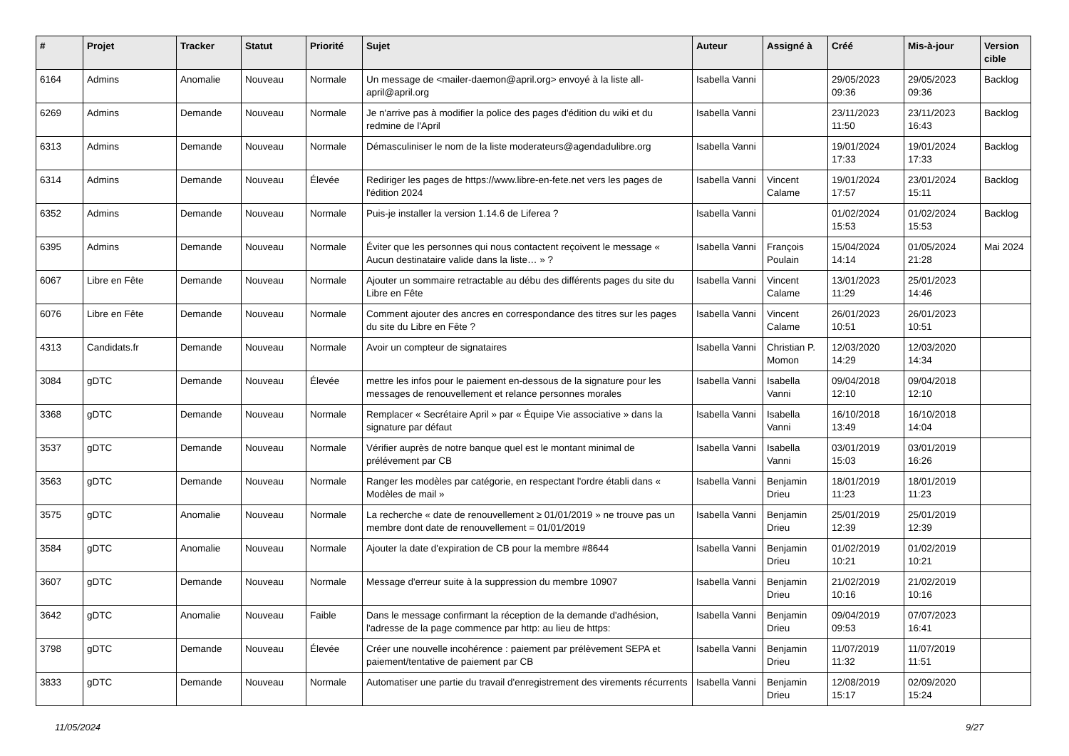| # | Projet | Tracker | Statut | Priorité | Sujet | Auteur | Assigné à | Créé | Mis-à-jour | Version cible |
| --- | --- | --- | --- | --- | --- | --- | --- | --- | --- | --- |
| 6164 | Admins | Anomalie | Nouveau | Normale | Un message de <mailer-daemon@april.org> envoyé à la liste all-april@april.org | Isabella Vanni | | 29/05/2023 09:36 | 29/05/2023 09:36 | Backlog |
| 6269 | Admins | Demande | Nouveau | Normale | Je n'arrive pas à modifier la police des pages d'édition du wiki et du redmine de l'April | Isabella Vanni | | 23/11/2023 11:50 | 23/11/2023 16:43 | Backlog |
| 6313 | Admins | Demande | Nouveau | Normale | Démasculiniser le nom de la liste moderateurs@agendadulibre.org | Isabella Vanni | | 19/01/2024 17:33 | 19/01/2024 17:33 | Backlog |
| 6314 | Admins | Demande | Nouveau | Élevée | Rediriger les pages de https://www.libre-en-fete.net vers les pages de l'édition 2024 | Isabella Vanni | Vincent Calame | 19/01/2024 17:57 | 23/01/2024 15:11 | Backlog |
| 6352 | Admins | Demande | Nouveau | Normale | Puis-je installer la version 1.14.6 de Liferea ? | Isabella Vanni | | 01/02/2024 15:53 | 01/02/2024 15:53 | Backlog |
| 6395 | Admins | Demande | Nouveau | Normale | Éviter que les personnes qui nous contactent reçoivent le message « Aucun destinataire valide dans la liste… » ? | Isabella Vanni | François Poulain | 15/04/2024 14:14 | 01/05/2024 21:28 | Mai 2024 |
| 6067 | Libre en Fête | Demande | Nouveau | Normale | Ajouter un sommaire retractable au débu des différents pages du site du Libre en Fête | Isabella Vanni | Vincent Calame | 13/01/2023 11:29 | 25/01/2023 14:46 | |
| 6076 | Libre en Fête | Demande | Nouveau | Normale | Comment ajouter des ancres en correspondance des titres sur les pages du site du Libre en Fête ? | Isabella Vanni | Vincent Calame | 26/01/2023 10:51 | 26/01/2023 10:51 | |
| 4313 | Candidats.fr | Demande | Nouveau | Normale | Avoir un compteur de signataires | Isabella Vanni | Christian P. Momon | 12/03/2020 14:29 | 12/03/2020 14:34 | |
| 3084 | gDTC | Demande | Nouveau | Élevée | mettre les infos pour le paiement en-dessous de la signature pour les messages de renouvellement et relance personnes morales | Isabella Vanni | Isabella Vanni | 09/04/2018 12:10 | 09/04/2018 12:10 | |
| 3368 | gDTC | Demande | Nouveau | Normale | Remplacer « Secrétaire April » par « Équipe Vie associative » dans la signature par défaut | Isabella Vanni | Isabella Vanni | 16/10/2018 13:49 | 16/10/2018 14:04 | |
| 3537 | gDTC | Demande | Nouveau | Normale | Vérifier auprès de notre banque quel est le montant minimal de prélévement par CB | Isabella Vanni | Isabella Vanni | 03/01/2019 15:03 | 03/01/2019 16:26 | |
| 3563 | gDTC | Demande | Nouveau | Normale | Ranger les modèles par catégorie, en respectant l'ordre établi dans « Modèles de mail » | Isabella Vanni | Benjamin Drieu | 18/01/2019 11:23 | 18/01/2019 11:23 | |
| 3575 | gDTC | Anomalie | Nouveau | Normale | La recherche « date de renouvellement ≥ 01/01/2019 » ne trouve pas un membre dont date de renouvellement = 01/01/2019 | Isabella Vanni | Benjamin Drieu | 25/01/2019 12:39 | 25/01/2019 12:39 | |
| 3584 | gDTC | Anomalie | Nouveau | Normale | Ajouter la date d'expiration de CB pour la membre #8644 | Isabella Vanni | Benjamin Drieu | 01/02/2019 10:21 | 01/02/2019 10:21 | |
| 3607 | gDTC | Demande | Nouveau | Normale | Message d'erreur suite à la suppression du membre 10907 | Isabella Vanni | Benjamin Drieu | 21/02/2019 10:16 | 21/02/2019 10:16 | |
| 3642 | gDTC | Anomalie | Nouveau | Faible | Dans le message confirmant la réception de la demande d'adhésion, l'adresse de la page commence par http: au lieu de https: | Isabella Vanni | Benjamin Drieu | 09/04/2019 09:53 | 07/07/2023 16:41 | |
| 3798 | gDTC | Demande | Nouveau | Élevée | Créer une nouvelle incohérence : paiement par prélèvement SEPA et paiement/tentative de paiement par CB | Isabella Vanni | Benjamin Drieu | 11/07/2019 11:32 | 11/07/2019 11:51 | |
| 3833 | gDTC | Demande | Nouveau | Normale | Automatiser une partie du travail d'enregistrement des virements récurrents | Isabella Vanni | Benjamin Drieu | 12/08/2019 15:17 | 02/09/2020 15:24 | |
11/05/2024 9/27